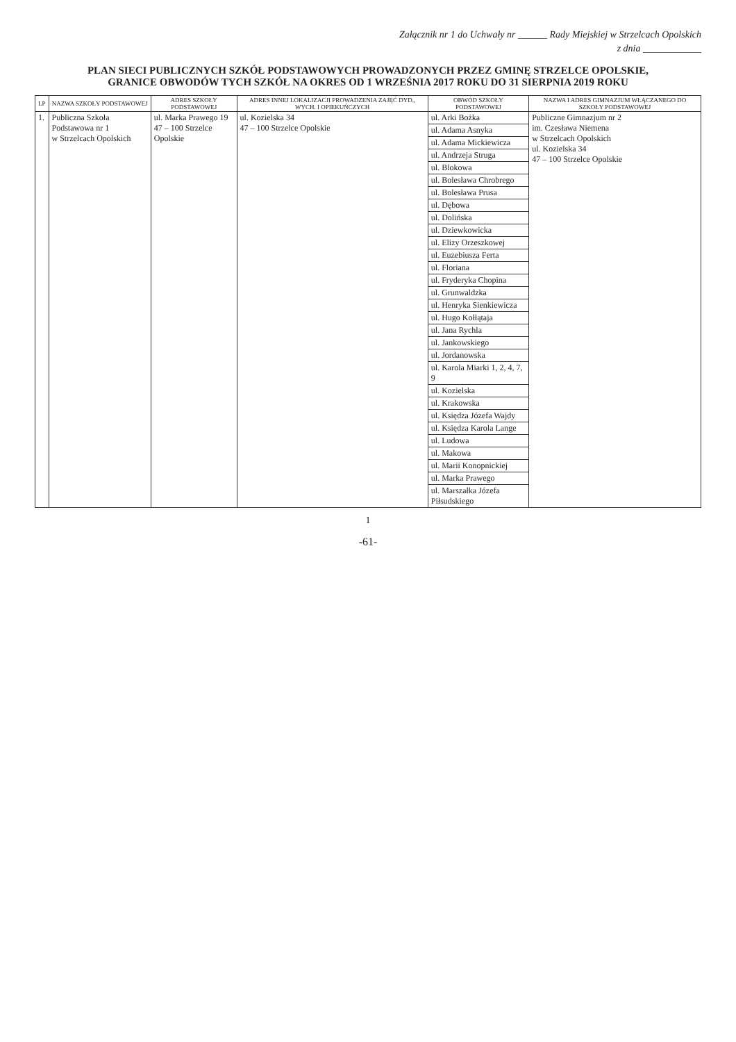Załącznik nr 1 do Uchwały nr ______ Rady Miejskiej w Strzelcach Opolskich
z dnia ____________
PLAN SIECI PUBLICZNYCH SZKÓŁ PODSTAWOWYCH PROWADZONYCH PRZEZ GMINĘ STRZELCE OPOLSKIE,
GRANICE OBWODÓW TYCH SZKÓŁ NA OKRES OD 1 WRZEŚNIA 2017 ROKU DO 31 SIERPNIA 2019 ROKU
| LP | NAZWA SZKOŁY PODSTAWOWEJ | ADRES SZKOŁY PODSTAWOWEJ | ADRES INNEJ LOKALIZACJI PROWADZENIA ZAJĘĆ DYD., WYCH. I OPIEKUŃCZYCH | OBWÓD SZKOŁY PODSTAWOWEJ | NAZWA I ADRES GIMNAZJUM WŁĄCZANEGO DO SZKOŁY PODSTAWOWEJ |
| --- | --- | --- | --- | --- | --- |
| 1. | Publiczna Szkoła Podstawowa nr 1 w Strzelcach Opolskich | ul. Marka Prawego 19 47 – 100 Strzelce Opolskie | ul. Kozielska 34 47 – 100 Strzelce Opolskie | ul. Arki Bożka | Publiczne Gimnazjum nr 2 im. Czesława Niemena w Strzelcach Opolskich ul. Kozielska 34 47 – 100 Strzelce Opolskie |
| | | | | ul. Adama Asnyka | |
| | | | | ul. Adama Mickiewicza | |
| | | | | ul. Andrzeja Struga | |
| | | | | ul. Blokowa | |
| | | | | ul. Bolesława Chrobrego | |
| | | | | ul. Bolesława Prusa | |
| | | | | ul. Dębowa | |
| | | | | ul. Dolińska | |
| | | | | ul. Dziewkowicka | |
| | | | | ul. Elizy Orzeszkowej | |
| | | | | ul. Euzebiusza Ferta | |
| | | | | ul. Floriana | |
| | | | | ul. Fryderyka Chopina | |
| | | | | ul. Grunwaldzka | |
| | | | | ul. Henryka Sienkiewicza | |
| | | | | ul. Hugo Kołłątaja | |
| | | | | ul. Jana Rychla | |
| | | | | ul. Jankowskiego | |
| | | | | ul. Jordanowska | |
| | | | | ul. Karola Miarki 1, 2, 4, 7, 9 | |
| | | | | ul. Kozielska | |
| | | | | ul. Krakowska | |
| | | | | ul. Księdza Józefa Wajdy | |
| | | | | ul. Księdza Karola Lange | |
| | | | | ul. Ludowa | |
| | | | | ul. Makowa | |
| | | | | ul. Marii Konopnickiej | |
| | | | | ul. Marka Prawego | |
| | | | | ul. Marszałka Józefa Piłsudskiego | |
1
-61-